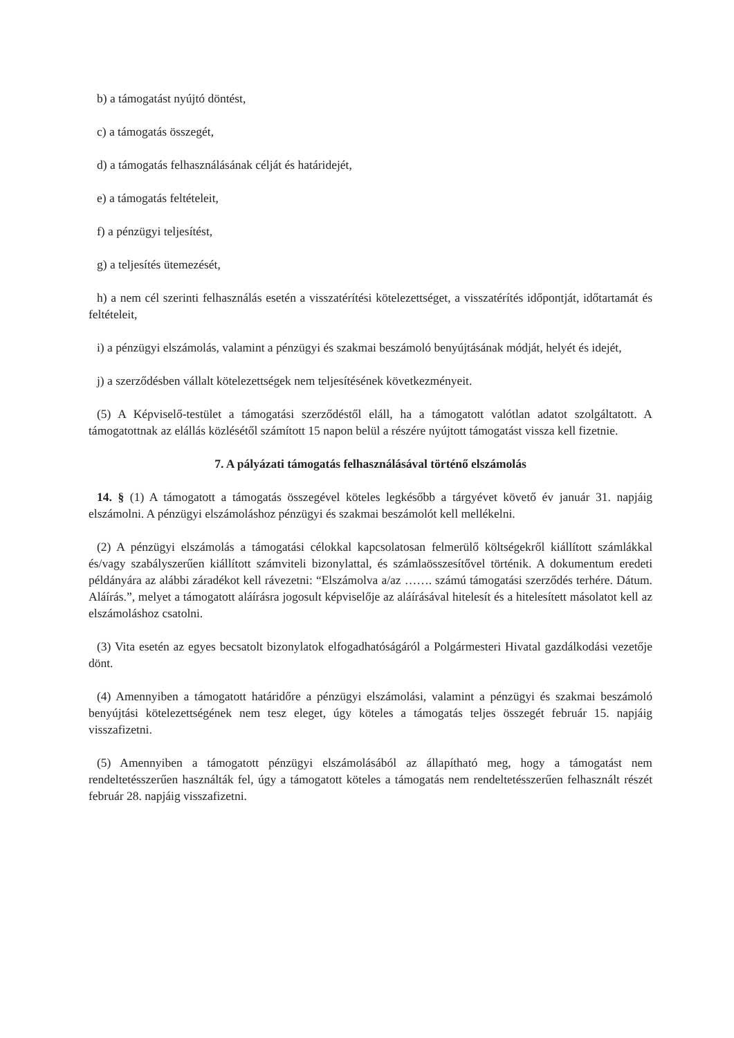b) a támogatást nyújtó döntést,
c) a támogatás összegét,
d) a támogatás felhasználásának célját és határidejét,
e) a támogatás feltételeit,
f) a pénzügyi teljesítést,
g) a teljesítés ütemezését,
h) a nem cél szerinti felhasználás esetén a visszatérítési kötelezettséget, a visszatérítés időpontját, időtartamát és feltételeit,
i) a pénzügyi elszámolás, valamint a pénzügyi és szakmai beszámoló benyújtásának módját, helyét és idejét,
j) a szerződésben vállalt kötelezettségek nem teljesítésének következményeit.
(5) A Képviselő-testület a támogatási szerződéstől eláll, ha a támogatott valótlan adatot szolgáltatott. A támogatottnak az elállás közlésétől számított 15 napon belül a részére nyújtott támogatást vissza kell fizetnie.
7. A pályázati támogatás felhasználásával történő elszámolás
14. § (1) A támogatott a támogatás összegével köteles legkésőbb a tárgyévet követő év január 31. napjáig elszámolni. A pénzügyi elszámoláshoz pénzügyi és szakmai beszámolót kell mellékelni.
(2) A pénzügyi elszámolás a támogatási célokkal kapcsolatosan felmerülő költségekről kiállított számlákkal és/vagy szabályszerűen kiállított számviteli bizonylattal, és számlaösszesítővel történik. A dokumentum eredeti példányára az alábbi záradékot kell rávezetni: “Elszámolva a/az ……. számú támogatási szerződés terhére. Dátum. Aláírás.”, melyet a támogatott aláírásra jogosult képviselője az aláírásával hitelesít és a hitelesített másolatot kell az elszámoláshoz csatolni.
(3) Vita esetén az egyes becsatolt bizonylatok elfogadhatóságáról a Polgármesteri Hivatal gazdálkodási vezetője dönt.
(4) Amennyiben a támogatott határidőre a pénzügyi elszámolási, valamint a pénzügyi és szakmai beszámoló benyújtási kötelezettségének nem tesz eleget, úgy köteles a támogatás teljes összegét február 15. napjáig visszafizetni.
(5) Amennyiben a támogatott pénzügyi elszámolásából az állapítható meg, hogy a támogatást nem rendeltetésszerűen használták fel, úgy a támogatott köteles a támogatás nem rendeltetésszerűen felhasznált részét február 28. napjáig visszafizetni.